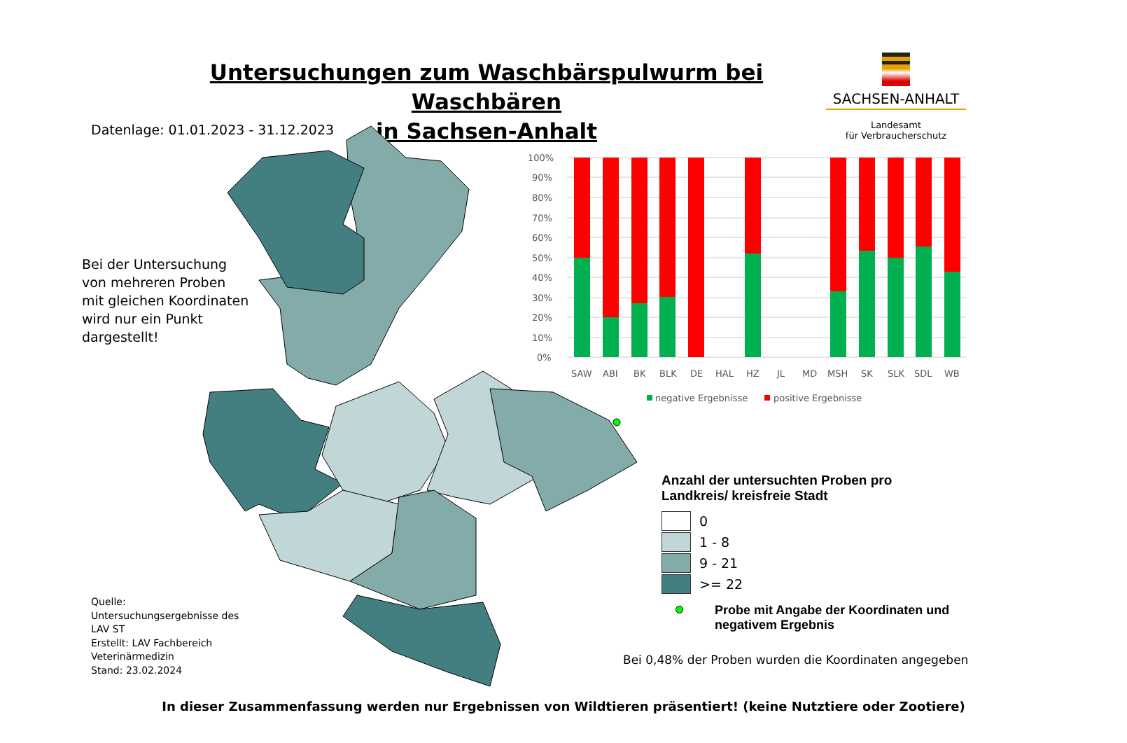Untersuchungen zum Waschbärspulwurm bei Waschbären
in Sachsen-Anhalt
SACHSEN-ANHALT
Landesamt
für Verbraucherschutz
Datenlage: 01.01.2023 - 31.12.2023
Bei der Untersuchung
von mehreren Proben
mit gleichen Koordinaten
wird nur ein Punkt
dargestellt!
100%
90%
80%
70%
60%
50%
40%
30%
20%
10%
0%
SAW
ABI
BK
BLK
DE
HAL
HZ
JL
MD
MSH
SK
SLK
SDL
WB
negative Ergebnisse
positive Ergebnisse
Anzahl der untersuchten Proben pro
Landkreis/ kreisfreie Stadt
0
1 - 8
9 - 21
>= 22
Probe mit Angabe der Koordinaten und
negativem Ergebnis
Bei 0,48% der Proben wurden die Koordinaten angegeben
Quelle:
Untersuchungsergebnisse des
LAV ST
Erstellt: LAV Fachbereich
Veterinärmedizin
Stand: 23.02.2024
In dieser Zusammenfassung werden nur Ergebnissen von Wildtieren präsentiert! (keine Nutztiere oder Zootiere)